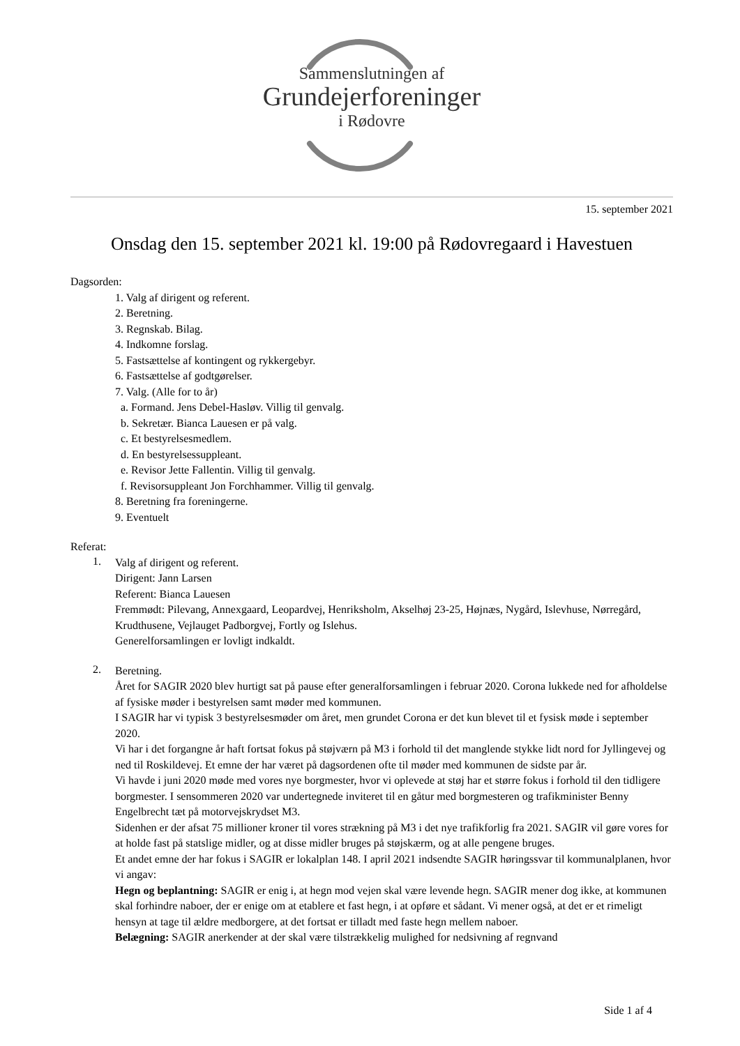Sammenslutningen af
Grundejerforeninger
i Rødovre
15. september 2021
Onsdag den 15. september 2021 kl. 19:00 på Rødovregaard i Havestuen
Dagsorden:
1. Valg af dirigent og referent.
2. Beretning.
3. Regnskab. Bilag.
4. Indkomne forslag.
5. Fastsættelse af kontingent og rykkergebyr.
6. Fastsættelse af godtgørelser.
7. Valg. (Alle for to år)
a. Formand. Jens Debel-Hasløv. Villig til genvalg.
b. Sekretær. Bianca Lauesen er på valg.
c. Et bestyrelsesmedlem.
d. En bestyrelsessuppleant.
e. Revisor Jette Fallentin. Villig til genvalg.
f. Revisorsuppleant Jon Forchhammer. Villig til genvalg.
8. Beretning fra foreningerne.
9. Eventuelt
Referat:
1.
Valg af dirigent og referent.
Dirigent: Jann Larsen
Referent: Bianca Lauesen
Fremmødt: Pilevang, Annexgaard, Leopardvej, Henriksholm, Akselhøj 23-25, Højnæs, Nygård, Islevhuse, Nørregård, Krudthusene, Vejlauget Padborgvej, Fortly og Islehus.
Generelforsamlingen er lovligt indkaldt.
2.
Beretning.
Året for SAGIR 2020 blev hurtigt sat på pause efter generalforsamlingen i februar 2020. Corona lukkede ned for afholdelse af fysiske møder i bestyrelsen samt møder med kommunen.
I SAGIR har vi typisk 3 bestyrelsesmøder om året, men grundet Corona er det kun blevet til et fysisk møde i september 2020.
Vi har i det forgangne år haft fortsat fokus på støjværn på M3 i forhold til det manglende stykke lidt nord for Jyllingevej og ned til Roskildevej. Et emne der har været på dagsordenen ofte til møder med kommunen de sidste par år.
Vi havde i juni 2020 møde med vores nye borgmester, hvor vi oplevede at støj har et større fokus i forhold til den tidligere borgmester. I sensommeren 2020 var undertegnede inviteret til en gåtur med borgmesteren og trafikminister Benny Engelbrecht tæt på motorvejskrydset M3.
Sidenhen er der afsat 75 millioner kroner til vores strækning på M3 i det nye trafikforlig fra 2021. SAGIR vil gøre vores for at holde fast på statslige midler, og at disse midler bruges på støjskærm, og at alle pengene bruges.
Et andet emne der har fokus i SAGIR er lokalplan 148. I april 2021 indsendte SAGIR høringssvar til kommunalplanen, hvor vi angav:
Hegn og beplantning: SAGIR er enig i, at hegn mod vejen skal være levende hegn. SAGIR mener dog ikke, at kommunen skal forhindre naboer, der er enige om at etablere et fast hegn, i at opføre et sådant. Vi mener også, at det er et rimeligt hensyn at tage til ældre medborgere, at det fortsat er tilladt med faste hegn mellem naboer.
Belægning: SAGIR anerkender at der skal være tilstrækkelig mulighed for nedsivning af regnvand
Side 1 af 4